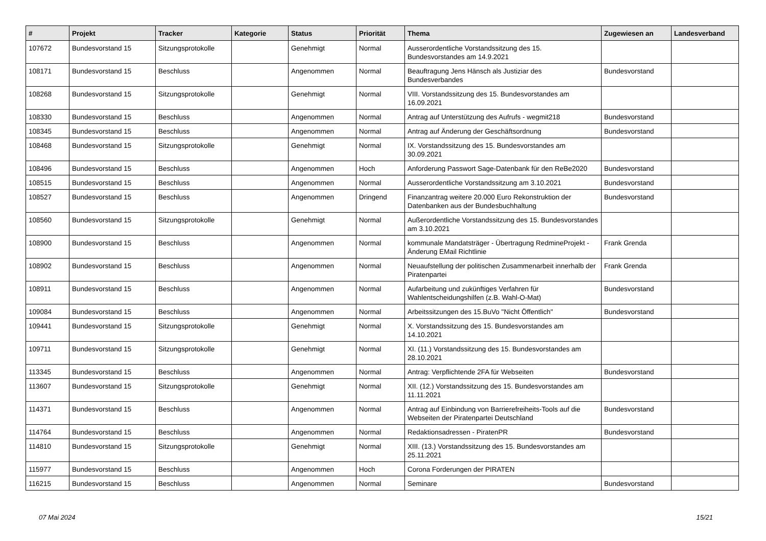| # | Projekt | Tracker | Kategorie | Status | Priorität | Thema | Zugewiesen an | Landesverband |
| --- | --- | --- | --- | --- | --- | --- | --- | --- |
| 107672 | Bundesvorstand 15 | Sitzungsprotokolle | | Genehmigt | Normal | Ausserordentliche Vorstandssitzung des 15. Bundesvorstandes am 14.9.2021 | | |
| 108171 | Bundesvorstand 15 | Beschluss | | Angenommen | Normal | Beauftragung Jens Hänsch als Justiziar des Bundesverbandes | Bundesvorstand | |
| 108268 | Bundesvorstand 15 | Sitzungsprotokolle | | Genehmigt | Normal | VIII. Vorstandssitzung des 15. Bundesvorstandes am 16.09.2021 | | |
| 108330 | Bundesvorstand 15 | Beschluss | | Angenommen | Normal | Antrag auf Unterstützung des Aufrufs - wegmit218 | Bundesvorstand | |
| 108345 | Bundesvorstand 15 | Beschluss | | Angenommen | Normal | Antrag auf Änderung der Geschäftsordnung | Bundesvorstand | |
| 108468 | Bundesvorstand 15 | Sitzungsprotokolle | | Genehmigt | Normal | IX. Vorstandssitzung des 15. Bundesvorstandes am 30.09.2021 | | |
| 108496 | Bundesvorstand 15 | Beschluss | | Angenommen | Hoch | Anforderung Passwort Sage-Datenbank für den ReBe2020 | Bundesvorstand | |
| 108515 | Bundesvorstand 15 | Beschluss | | Angenommen | Normal | Ausserordentliche Vorstandssitzung am 3.10.2021 | Bundesvorstand | |
| 108527 | Bundesvorstand 15 | Beschluss | | Angenommen | Dringend | Finanzantrag weitere 20.000 Euro Rekonstruktion der Datenbanken aus der Bundesbuchhaltung | Bundesvorstand | |
| 108560 | Bundesvorstand 15 | Sitzungsprotokolle | | Genehmigt | Normal | Außerordentliche Vorstandssitzung des 15. Bundesvorstandes am 3.10.2021 | | |
| 108900 | Bundesvorstand 15 | Beschluss | | Angenommen | Normal | kommunale Mandatsträger - Übertragung RedmineProjekt - Änderung EMail Richtlinie | Frank Grenda | |
| 108902 | Bundesvorstand 15 | Beschluss | | Angenommen | Normal | Neuaufstellung der politischen Zusammenarbeit innerhalb der Piratenpartei | Frank Grenda | |
| 108911 | Bundesvorstand 15 | Beschluss | | Angenommen | Normal | Aufarbeitung und zukünftiges Verfahren für Wahlentscheidungshilfen (z.B. Wahl-O-Mat) | Bundesvorstand | |
| 109084 | Bundesvorstand 15 | Beschluss | | Angenommen | Normal | Arbeitssitzungen des 15.BuVo "Nicht Öffentlich" | Bundesvorstand | |
| 109441 | Bundesvorstand 15 | Sitzungsprotokolle | | Genehmigt | Normal | X. Vorstandssitzung des 15. Bundesvorstandes am 14.10.2021 | | |
| 109711 | Bundesvorstand 15 | Sitzungsprotokolle | | Genehmigt | Normal | XI. (11.) Vorstandssitzung des 15. Bundesvorstandes am 28.10.2021 | | |
| 113345 | Bundesvorstand 15 | Beschluss | | Angenommen | Normal | Antrag: Verpflichtende 2FA für Webseiten | Bundesvorstand | |
| 113607 | Bundesvorstand 15 | Sitzungsprotokolle | | Genehmigt | Normal | XII. (12.) Vorstandssitzung des 15. Bundesvorstandes am 11.11.2021 | | |
| 114371 | Bundesvorstand 15 | Beschluss | | Angenommen | Normal | Antrag auf Einbindung von Barrierefreiheits-Tools auf die Webseiten der Piratenpartei Deutschland | Bundesvorstand | |
| 114764 | Bundesvorstand 15 | Beschluss | | Angenommen | Normal | Redaktionsadressen - PiratenPR | Bundesvorstand | |
| 114810 | Bundesvorstand 15 | Sitzungsprotokolle | | Genehmigt | Normal | XIII. (13.) Vorstandssitzung des 15. Bundesvorstandes am 25.11.2021 | | |
| 115977 | Bundesvorstand 15 | Beschluss | | Angenommen | Hoch | Corona Forderungen der PIRATEN | | |
| 116215 | Bundesvorstand 15 | Beschluss | | Angenommen | Normal | Seminare | Bundesvorstand | |
07 Mai 2024 15/21